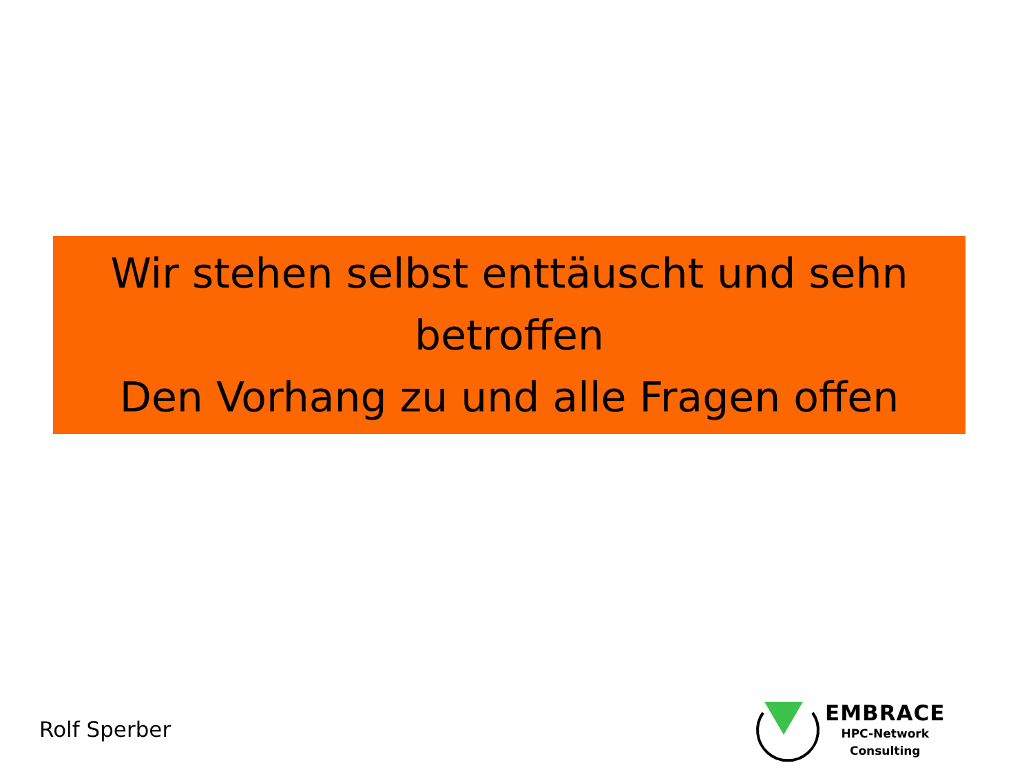Wir stehen selbst enttäuscht und sehn betroffen
Den Vorhang zu und alle Fragen offen
Rolf Sperber
EMBRACE
HPC-Network
Consulting